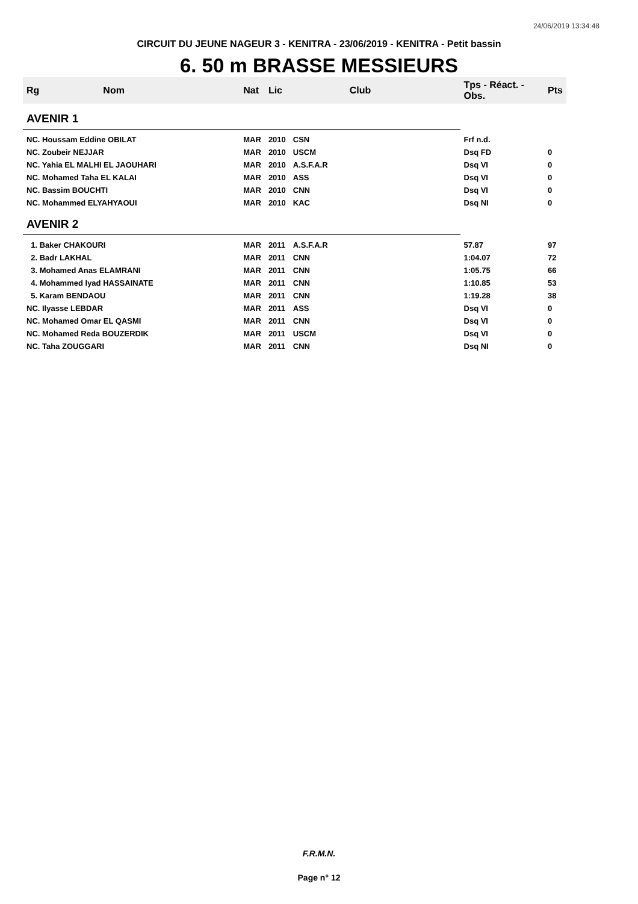24/06/2019 13:34:48
CIRCUIT DU JEUNE NAGEUR 3 - KENITRA - 23/06/2019 - KENITRA - Petit bassin
6. 50 m BRASSE MESSIEURS
| Rg | Nom | Nat | Lic | Club | Tps - Réact. - Obs. | Pts |
| --- | --- | --- | --- | --- | --- | --- |
| AVENIR 1 | | | | | | |
| NC. Houssam Eddine OBILAT | | MAR | 2010 | CSN | Frf n.d. | |
| NC. Zoubeir NEJJAR | | MAR | 2010 | USCM | Dsq FD | 0 |
| NC. Yahia EL MALHI EL JAOUHARI | | MAR | 2010 | A.S.F.A.R | Dsq VI | 0 |
| NC. Mohamed Taha EL KALAI | | MAR | 2010 | ASS | Dsq VI | 0 |
| NC. Bassim BOUCHTI | | MAR | 2010 | CNN | Dsq VI | 0 |
| NC. Mohammed ELYAHYAOUI | | MAR | 2010 | KAC | Dsq NI | 0 |
| AVENIR 2 | | | | | | |
| 1. Baker CHAKOURI | | MAR | 2011 | A.S.F.A.R | 57.87 | 97 |
| 2. Badr LAKHAL | | MAR | 2011 | CNN | 1:04.07 | 72 |
| 3. Mohamed Anas ELAMRANI | | MAR | 2011 | CNN | 1:05.75 | 66 |
| 4. Mohammed Iyad HASSAINATE | | MAR | 2011 | CNN | 1:10.85 | 53 |
| 5. Karam BENDAOU | | MAR | 2011 | CNN | 1:19.28 | 38 |
| NC. Ilyasse LEBDAR | | MAR | 2011 | ASS | Dsq VI | 0 |
| NC. Mohamed Omar EL QASMI | | MAR | 2011 | CNN | Dsq VI | 0 |
| NC. Mohamed Reda BOUZERDIK | | MAR | 2011 | USCM | Dsq VI | 0 |
| NC. Taha ZOUGGARI | | MAR | 2011 | CNN | Dsq NI | 0 |
F.R.M.N.
Page n° 12